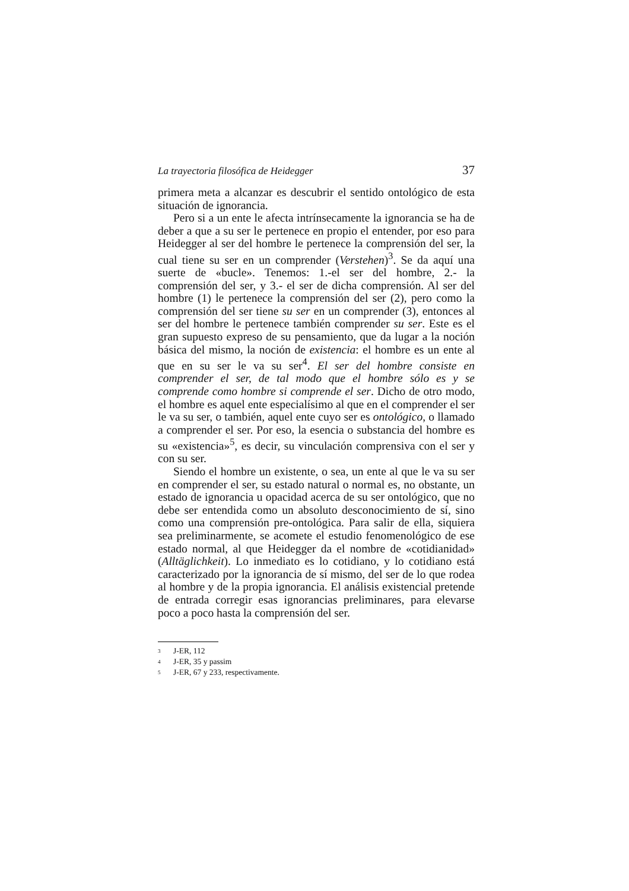La trayectoria filosófica de Heidegger 37
primera meta a alcanzar es descubrir el sentido ontológico de esta situación de ignorancia.
Pero si a un ente le afecta intrínsecamente la ignorancia se ha de deber a que a su ser le pertenece en propio el entender, por eso para Heidegger al ser del hombre le pertenece la comprensión del ser, la cual tiene su ser en un comprender (Verstehen)<sup>3</sup>. Se da aquí una suerte de «bucle». Tenemos: 1.-el ser del hombre, 2.- la comprensión del ser, y 3.- el ser de dicha comprensión. Al ser del hombre (1) le pertenece la comprensión del ser (2), pero como la comprensión del ser tiene su ser en un comprender (3), entonces al ser del hombre le pertenece también comprender su ser. Este es el gran supuesto expreso de su pensamiento, que da lugar a la noción básica del mismo, la noción de existencia: el hombre es un ente al que en su ser le va su ser<sup>4</sup>. El ser del hombre consiste en comprender el ser, de tal modo que el hombre sólo es y se comprende como hombre si comprende el ser. Dicho de otro modo, el hombre es aquel ente especialísimo al que en el comprender el ser le va su ser, o también, aquel ente cuyo ser es ontológico, o llamado a comprender el ser. Por eso, la esencia o substancia del hombre es su «existencia»<sup>5</sup>, es decir, su vinculación comprensiva con el ser y con su ser.
Siendo el hombre un existente, o sea, un ente al que le va su ser en comprender el ser, su estado natural o normal es, no obstante, un estado de ignorancia u opacidad acerca de su ser ontológico, que no debe ser entendida como un absoluto desconocimiento de sí, sino como una comprensión pre-ontológica. Para salir de ella, siquiera sea preliminarmente, se acomete el estudio fenomenológico de ese estado normal, al que Heidegger da el nombre de «cotidianidad» (Alltäglichkeit). Lo inmediato es lo cotidiano, y lo cotidiano está caracterizado por la ignorancia de sí mismo, del ser de lo que rodea al hombre y de la propia ignorancia. El análisis existencial pretende de entrada corregir esas ignorancias preliminares, para elevarse poco a poco hasta la comprensión del ser.
<sup>3</sup> J-ER, 112
<sup>4</sup> J-ER, 35 y passim
<sup>5</sup> J-ER, 67 y 233, respectivamente.